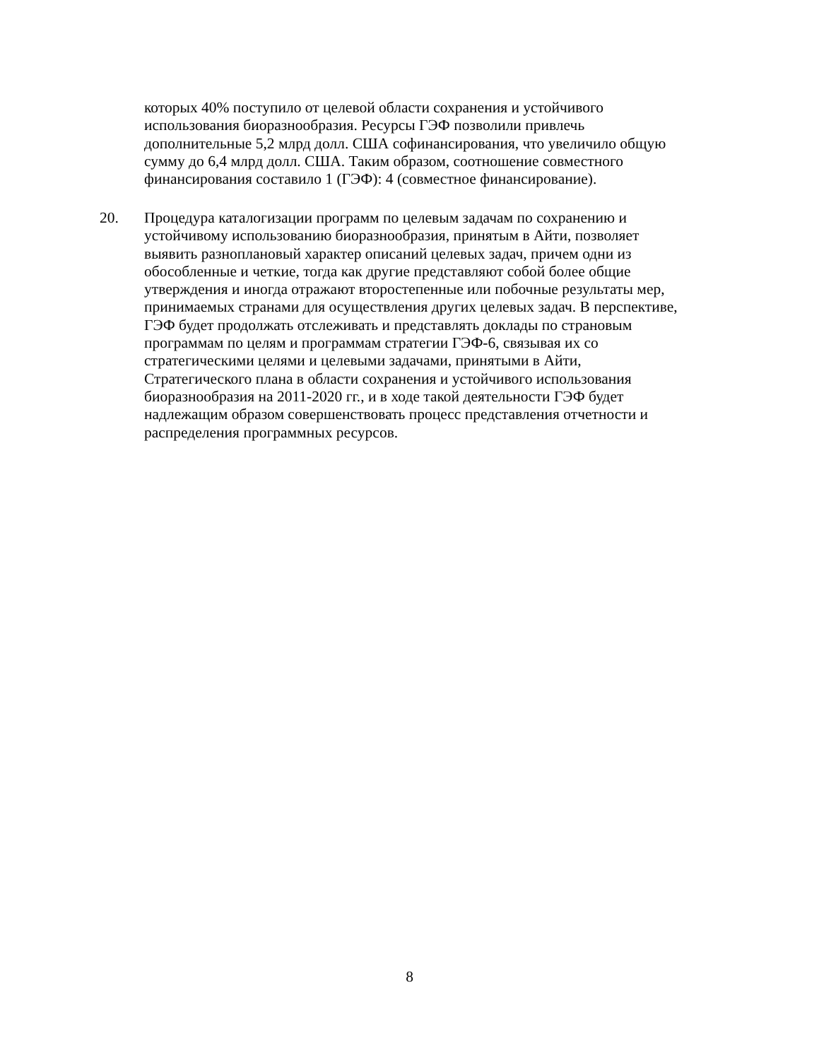которых 40% поступило от целевой области сохранения и устойчивого
использования биоразнообразия. Ресурсы ГЭФ позволили привлечь
дополнительные 5,2 млрд долл. США софинансирования, что увеличило общую
сумму до 6,4 млрд долл. США. Таким образом, соотношение совместного
финансирования составило 1 (ГЭФ): 4 (совместное финансирование).
20. Процедура каталогизации программ по целевым задачам по сохранению и
устойчивому использованию биоразнообразия, принятым в Айти, позволяет
выявить разноплановый характер описаний целевых задач, причем одни из
обособленные и четкие, тогда как другие представляют собой более общие
утверждения и иногда отражают второстепенные или побочные результаты мер,
принимаемых странами для осуществления других целевых задач. В перспективе,
ГЭФ будет продолжать отслеживать и представлять доклады по страновым
программам по целям и программам стратегии ГЭФ-6, связывая их со
стратегическими целями и целевыми задачами, принятыми в Айти,
Стратегического плана в области сохранения и устойчивого использования
биоразнообразия на 2011-2020 гг., и в ходе такой деятельности ГЭФ будет
надлежащим образом совершенствовать процесс представления отчетности и
распределения программных ресурсов.
8